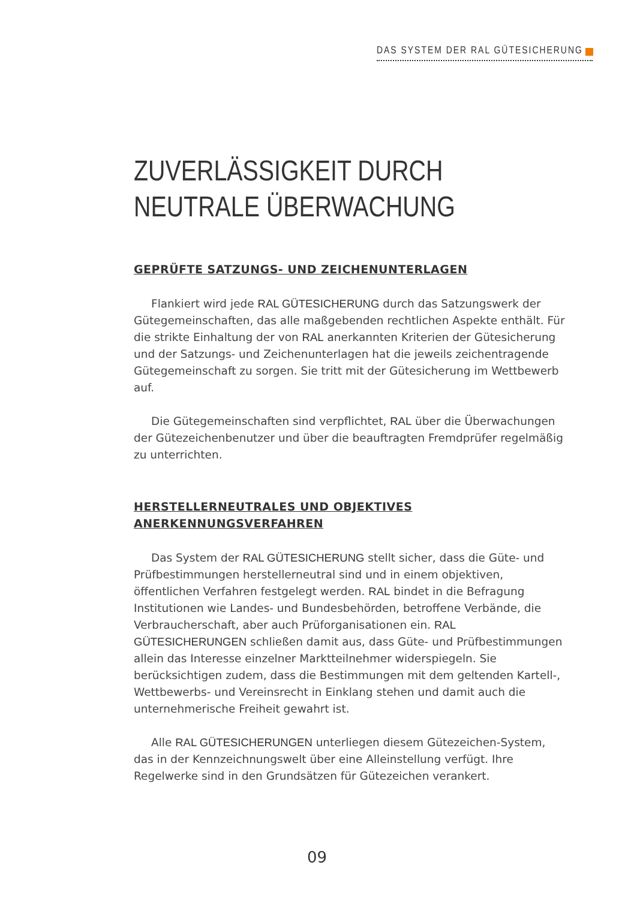DAS SYSTEM DER RAL GÜTESICHERUNG
ZUVERLÄSSIGKEIT DURCH
NEUTRALE ÜBERWACHUNG
GEPRÜFTE SATZUNGS- UND ZEICHENUNTERLAGEN
Flankiert wird jede RAL GÜTESICHERUNG durch das Satzungswerk der Gütegemeinschaften, das alle maßgebenden rechtlichen Aspekte enthält. Für die strikte Einhaltung der von RAL anerkannten Kriterien der Gütesicherung und der Satzungs- und Zeichenunterlagen hat die jeweils zeichentragende Gütegemeinschaft zu sorgen. Sie tritt mit der Gütesicherung im Wettbewerb auf.
Die Gütegemeinschaften sind verpflichtet, RAL über die Überwachungen der Gütezeichenbenutzer und über die beauftragten Fremdprüfer regelmäßig zu unterrichten.
HERSTELLERNEUTRALES UND OBJEKTIVES
ANERKENNUNGSVERFAHREN
Das System der RAL GÜTESICHERUNG stellt sicher, dass die Güte- und Prüfbestimmungen herstellerneutral sind und in einem objektiven, öffentlichen Verfahren festgelegt werden. RAL bindet in die Befragung Institutionen wie Landes- und Bundesbehörden, betroffene Verbände, die Verbraucherschaft, aber auch Prüforganisationen ein. RAL GÜTESICHERUNGEN schließen damit aus, dass Güte- und Prüfbestimmungen allein das Interesse einzelner Marktteilnehmer widerspiegeln. Sie berücksichtigen zudem, dass die Bestimmungen mit dem geltenden Kartell-, Wettbewerbs- und Vereinsrecht in Einklang stehen und damit auch die unternehmerische Freiheit gewahrt ist.
Alle RAL GÜTESICHERUNGEN unterliegen diesem Gütezeichen-System, das in der Kennzeichnungswelt über eine Alleinstellung verfügt. Ihre Regelwerke sind in den Grundsätzen für Gütezeichen verankert.
09